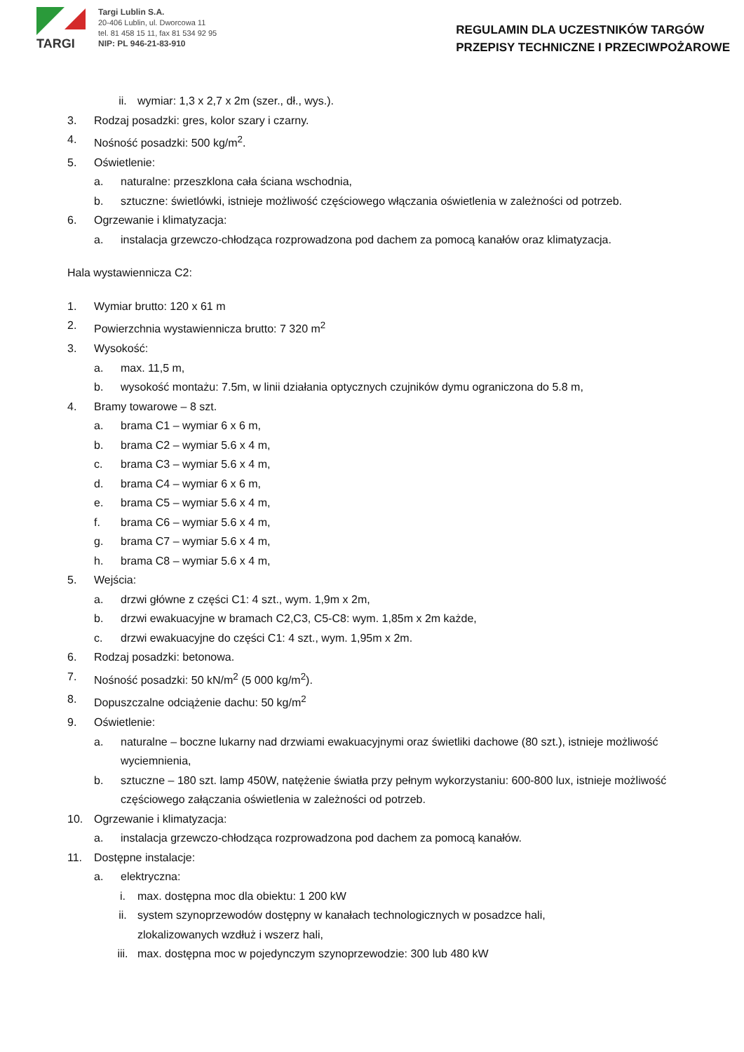TARGI
Targi Lublin S.A.
20-406 Lublin, ul. Dworcowa 11
tel. 81 458 15 11, fax 81 534 92 95
NIP: PL 946-21-83-910
REGULAMIN DLA UCZESTNIKÓW TARGÓW
PRZEPISY TECHNICZNE I PRZECIWPOŻAROWE
ii. wymiar: 1,3 x 2,7 x 2m (szer., dł., wys.).
3. Rodzaj posadzki: gres, kolor szary i czarny.
4. Nośność posadzki: 500 kg/m<sup>2</sup>.
5. Oświetlenie:
a. naturalne: przeszklona cała ściana wschodnia,
b. sztuczne: świetlówki, istnieje możliwość częściowego włączania oświetlenia w zależności od potrzeb.
6. Ogrzewanie i klimatyzacja:
a. instalacja grzewczo-chłodząca rozprowadzona pod dachem za pomocą kanałów oraz klimatyzacja.
Hala wystawiennicza C2:
1. Wymiar brutto: 120 x 61 m
2. Powierzchnia wystawiennicza brutto: 7 320 m<sup>2</sup>
3. Wysokość:
a. max. 11,5 m,
b. wysokość montażu: 7.5m, w linii działania optycznych czujników dymu ograniczona do 5.8 m,
4. Bramy towarowe – 8 szt.
a. brama C1 – wymiar 6 x 6 m,
b. brama C2 – wymiar 5.6 x 4 m,
c. brama C3 – wymiar 5.6 x 4 m,
d. brama C4 – wymiar 6 x 6 m,
e. brama C5 – wymiar 5.6 x 4 m,
f. brama C6 – wymiar 5.6 x 4 m,
g. brama C7 – wymiar 5.6 x 4 m,
h. brama C8 – wymiar 5.6 x 4 m,
5. Wejścia:
a. drzwi główne z części C1: 4 szt., wym. 1,9m x 2m,
b. drzwi ewakuacyjne w bramach C2,C3, C5-C8: wym. 1,85m x 2m każde,
c. drzwi ewakuacyjne do części C1: 4 szt., wym. 1,95m x 2m.
6. Rodzaj posadzki: betonowa.
7. Nośność posadzki: 50 kN/m<sup>2</sup> (5 000 kg/m<sup>2</sup>).
8. Dopuszczalne odciążenie dachu: 50 kg/m<sup>2</sup>
9. Oświetlenie:
a. naturalne – boczne lukarny nad drzwiami ewakuacyjnymi oraz świetliki dachowe (80 szt.), istnieje możliwość wyciemnienia,
b. sztuczne – 180 szt. lamp 450W, natężenie światła przy pełnym wykorzystaniu: 600-800 lux, istnieje możliwość częściowego załączania oświetlenia w zależności od potrzeb.
10. Ogrzewanie i klimatyzacja:
a. instalacja grzewczo-chłodząca rozprowadzona pod dachem za pomocą kanałów.
11. Dostępne instalacje:
a. elektryczna:
i. max. dostępna moc dla obiektu: 1 200 kW
ii. system szynoprzewodów dostępny w kanałach technologicznych w posadzce hali, zlokalizowanych wzdłuż i wszerz hali,
iii. max. dostępna moc w pojedynczym szynoprzewodzie: 300 lub 480 kW